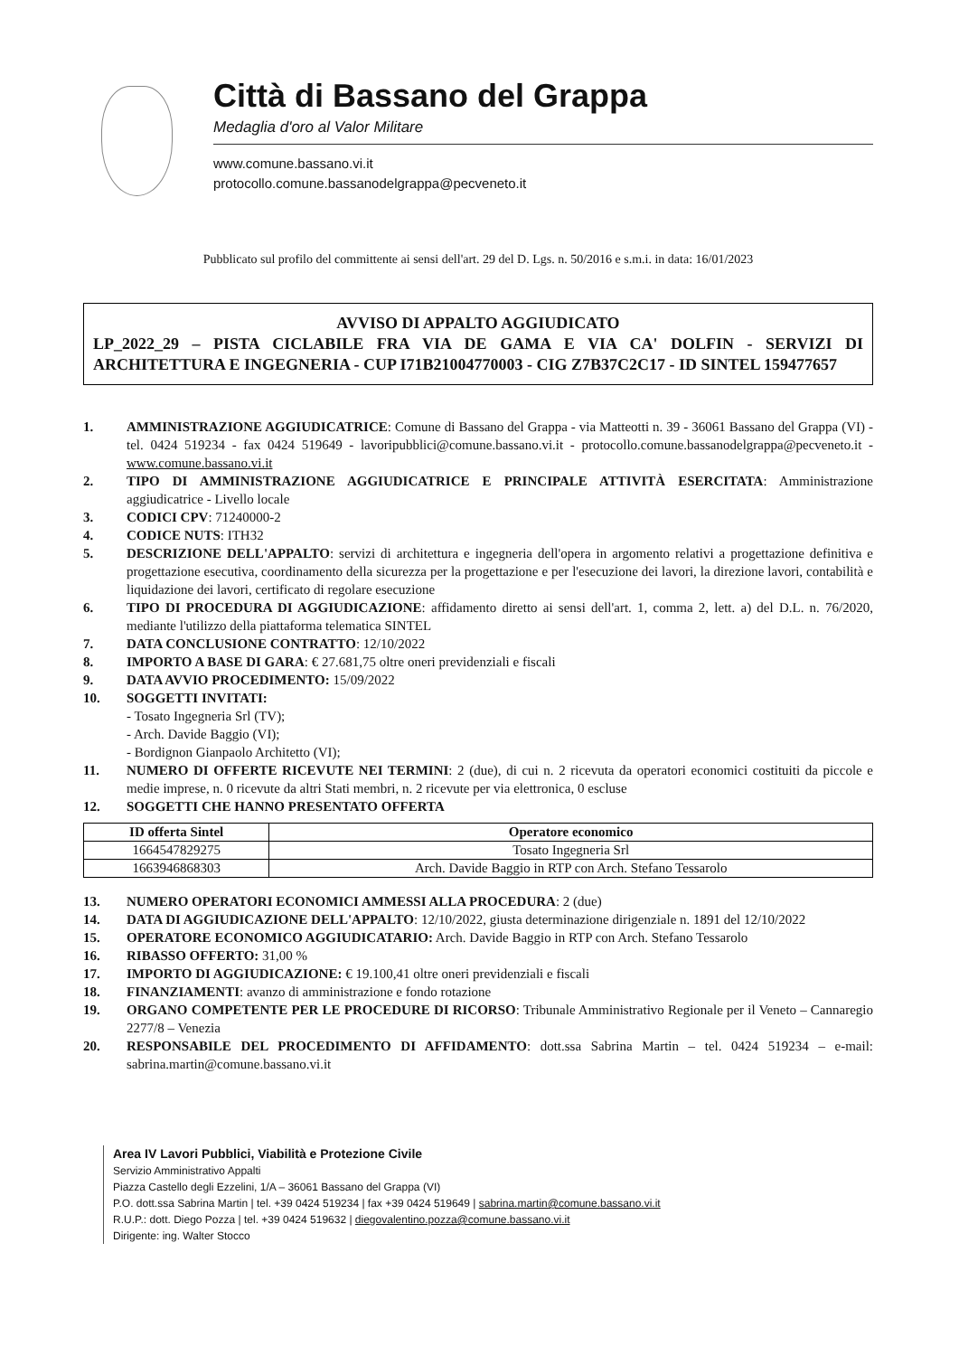Città di Bassano del Grappa
Medaglia d'oro al Valor Militare
www.comune.bassano.vi.it
protocollo.comune.bassanodelgrappa@pecveneto.it
Pubblicato sul profilo del committente ai sensi dell'art. 29 del D. Lgs. n. 50/2016 e s.m.i. in data: 16/01/2023
AVVISO DI APPALTO AGGIUDICATO
LP_2022_29 – PISTA CICLABILE FRA VIA DE GAMA E VIA CA' DOLFIN - SERVIZI DI ARCHITETTURA E INGEGNERIA - CUP I71B21004770003 - CIG Z7B37C2C17 - ID SINTEL 159477657
1. AMMINISTRAZIONE AGGIUDICATRICE: Comune di Bassano del Grappa - via Matteotti n. 39 - 36061 Bassano del Grappa (VI) - tel. 0424 519234 - fax 0424 519649 - lavoripubblici@comune.bassano.vi.it - protocollo.comune.bassanodelgrappa@pecveneto.it - www.comune.bassano.vi.it
2. TIPO DI AMMINISTRAZIONE AGGIUDICATRICE E PRINCIPALE ATTIVITÀ ESERCITATA: Amministrazione aggiudicatrice - Livello locale
3. CODICI CPV: 71240000-2
4. CODICE NUTS: ITH32
5. DESCRIZIONE DELL'APPALTO: servizi di architettura e ingegneria dell'opera in argomento relativi a progettazione definitiva e progettazione esecutiva, coordinamento della sicurezza per la progettazione e per l'esecuzione dei lavori, la direzione lavori, contabilità e liquidazione dei lavori, certificato di regolare esecuzione
6. TIPO DI PROCEDURA DI AGGIUDICAZIONE: affidamento diretto ai sensi dell'art. 1, comma 2, lett. a) del D.L. n. 76/2020, mediante l'utilizzo della piattaforma telematica SINTEL
7. DATA CONCLUSIONE CONTRATTO: 12/10/2022
8. IMPORTO A BASE DI GARA: € 27.681,75 oltre oneri previdenziali e fiscali
9. DATA AVVIO PROCEDIMENTO: 15/09/2022
10. SOGGETTI INVITATI:
- Tosato Ingegneria Srl (TV);
- Arch. Davide Baggio (VI);
- Bordignon Gianpaolo Architetto (VI);
11. NUMERO DI OFFERTE RICEVUTE NEI TERMINI: 2 (due), di cui n. 2 ricevuta da operatori economici costituiti da piccole e medie imprese, n. 0 ricevute da altri Stati membri, n. 2 ricevute per via elettronica, 0 escluse
12. SOGGETTI CHE HANNO PRESENTATO OFFERTA
| ID offerta Sintel | Operatore economico |
| --- | --- |
| 1664547829275 | Tosato Ingegneria Srl |
| 1663946868303 | Arch. Davide Baggio in RTP con Arch. Stefano Tessarolo |
13. NUMERO OPERATORI ECONOMICI AMMESSI ALLA PROCEDURA: 2 (due)
14. DATA DI AGGIUDICAZIONE DELL'APPALTO: 12/10/2022, giusta determinazione dirigenziale n. 1891 del 12/10/2022
15. OPERATORE ECONOMICO AGGIUDICATARIO: Arch. Davide Baggio in RTP con Arch. Stefano Tessarolo
16. RIBASSO OFFERTO: 31,00 %
17. IMPORTO DI AGGIUDICAZIONE: € 19.100,41 oltre oneri previdenziali e fiscali
18. FINANZIAMENTI: avanzo di amministrazione e fondo rotazione
19. ORGANO COMPETENTE PER LE PROCEDURE DI RICORSO: Tribunale Amministrativo Regionale per il Veneto – Cannaregio 2277/8 – Venezia
20. RESPONSABILE DEL PROCEDIMENTO DI AFFIDAMENTO: dott.ssa Sabrina Martin – tel. 0424 519234 – e-mail: sabrina.martin@comune.bassano.vi.it
Area IV Lavori Pubblici, Viabilità e Protezione Civile
Servizio Amministrativo Appalti
Piazza Castello degli Ezzelini, 1/A – 36061 Bassano del Grappa (VI)
P.O. dott.ssa Sabrina Martin | tel. +39 0424 519234 | fax +39 0424 519649 | sabrina.martin@comune.bassano.vi.it
R.U.P.: dott. Diego Pozza | tel. +39 0424 519632 | diegovalentino.pozza@comune.bassano.vi.it
Dirigente: ing. Walter Stocco